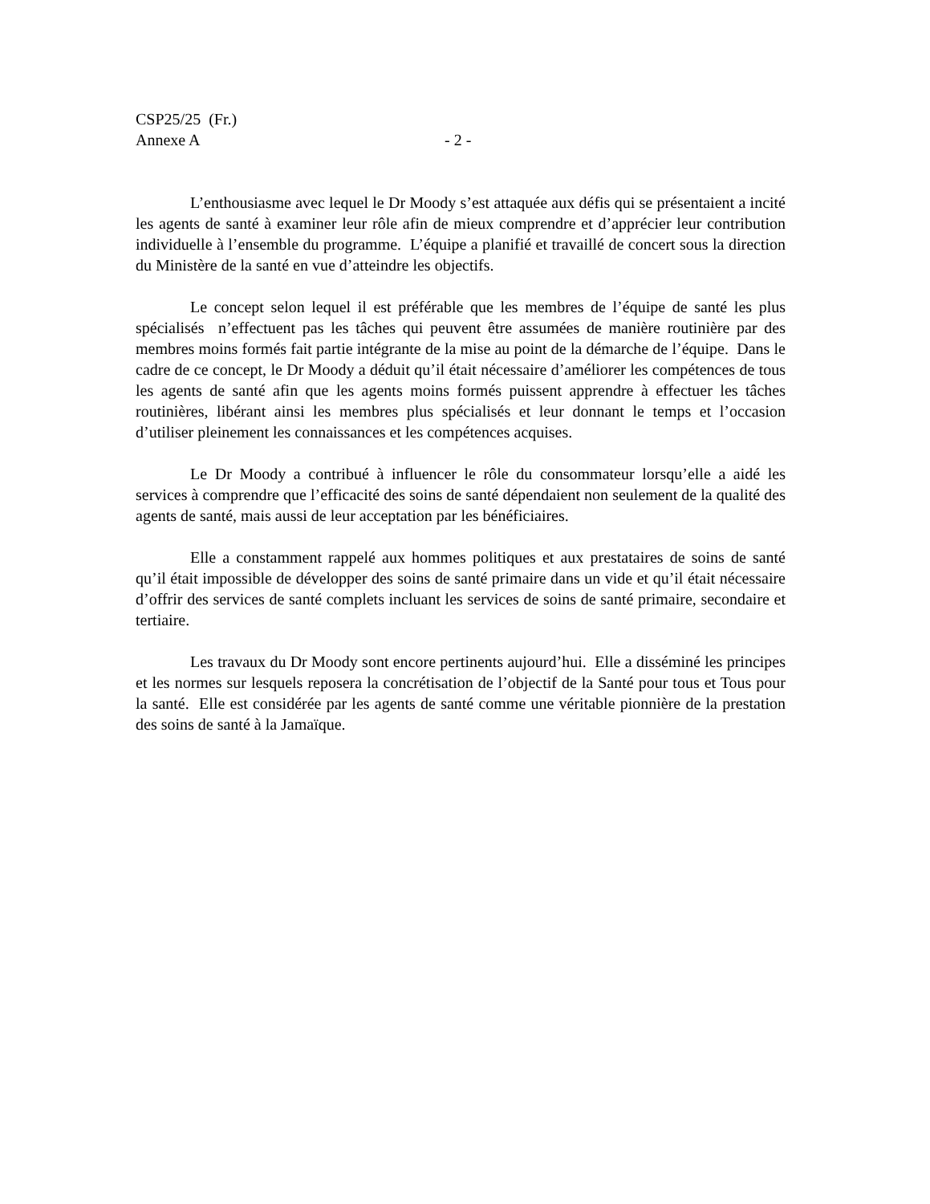CSP25/25 (Fr.)
Annexe A - 2 -
L’enthousiasme avec lequel le Dr Moody s’est attaquée aux défis qui se présentaient a incité les agents de santé à examiner leur rôle afin de mieux comprendre et d’apprécier leur contribution individuelle à l’ensemble du programme. L’équipe a planifié et travaillé de concert sous la direction du Ministère de la santé en vue d’atteindre les objectifs.
Le concept selon lequel il est préférable que les membres de l’équipe de santé les plus spécialisés n’effectuent pas les tâches qui peuvent être assumées de manière routinière par des membres moins formés fait partie intégrante de la mise au point de la démarche de l’équipe. Dans le cadre de ce concept, le Dr Moody a déduit qu’il était nécessaire d’améliorer les compétences de tous les agents de santé afin que les agents moins formés puissent apprendre à effectuer les tâches routinières, libérant ainsi les membres plus spécialisés et leur donnant le temps et l’occasion d’utiliser pleinement les connaissances et les compétences acquises.
Le Dr Moody a contribué à influencer le rôle du consommateur lorsqu’elle a aidé les services à comprendre que l’efficacité des soins de santé dépendaient non seulement de la qualité des agents de santé, mais aussi de leur acceptation par les bénéficiaires.
Elle a constamment rappelé aux hommes politiques et aux prestataires de soins de santé qu’il était impossible de développer des soins de santé primaire dans un vide et qu’il était nécessaire d’offrir des services de santé complets incluant les services de soins de santé primaire, secondaire et tertiaire.
Les travaux du Dr Moody sont encore pertinents aujourd’hui. Elle a disséminé les principes et les normes sur lesquels reposera la concrétisation de l’objectif de la Santé pour tous et Tous pour la santé. Elle est considérée par les agents de santé comme une véritable pionnière de la prestation des soins de santé à la Jamaïque.